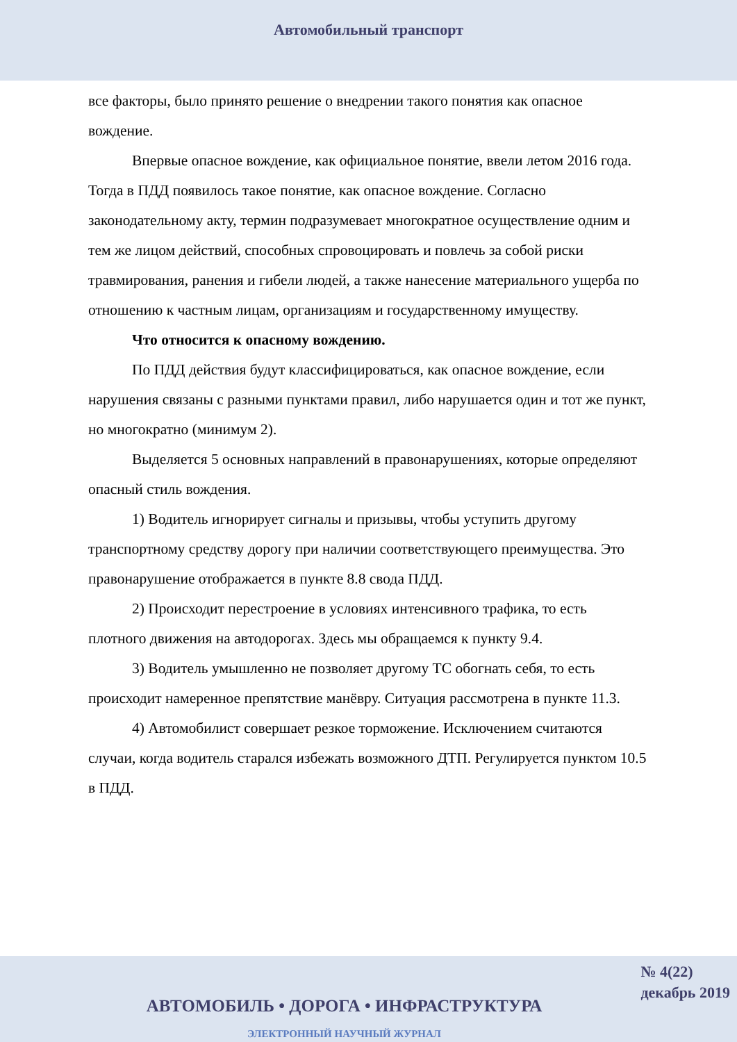Автомобильный транспорт
все факторы, было принято решение о внедрении такого понятия как опасное вождение.
Впервые опасное вождение, как официальное понятие, ввели летом 2016 года. Тогда в ПДД появилось такое понятие, как опасное вождение. Согласно законодательному акту, термин подразумевает многократное осуществление одним и тем же лицом действий, способных спровоцировать и повлечь за собой риски травмирования, ранения и гибели людей, а также нанесение материального ущерба по отношению к частным лицам, организациям и государственному имуществу.
Что относится к опасному вождению.
По ПДД действия будут классифицироваться, как опасное вождение, если нарушения связаны с разными пунктами правил, либо нарушается один и тот же пункт, но многократно (минимум 2).
Выделяется 5 основных направлений в правонарушениях, которые определяют опасный стиль вождения.
1) Водитель игнорирует сигналы и призывы, чтобы уступить другому транспортному средству дорогу при наличии соответствующего преимущества. Это правонарушение отображается в пункте 8.8 свода ПДД.
2) Происходит перестроение в условиях интенсивного трафика, то есть плотного движения на автодорогах. Здесь мы обращаемся к пункту 9.4.
3) Водитель умышленно не позволяет другому ТС обогнать себя, то есть происходит намеренное препятствие манёвру. Ситуация рассмотрена в пункте 11.3.
4) Автомобилист совершает резкое торможение. Исключением считаются случаи, когда водитель старался избежать возможного ДТП. Регулируется пунктом 10.5 в ПДД.
№ 4(22)
декабрь 2019
АВТОМОБИЛЬ • ДОРОГА • ИНФРАСТРУКТУРА
ЭЛЕКТРОННЫЙ НАУЧНЫЙ ЖУРНАЛ